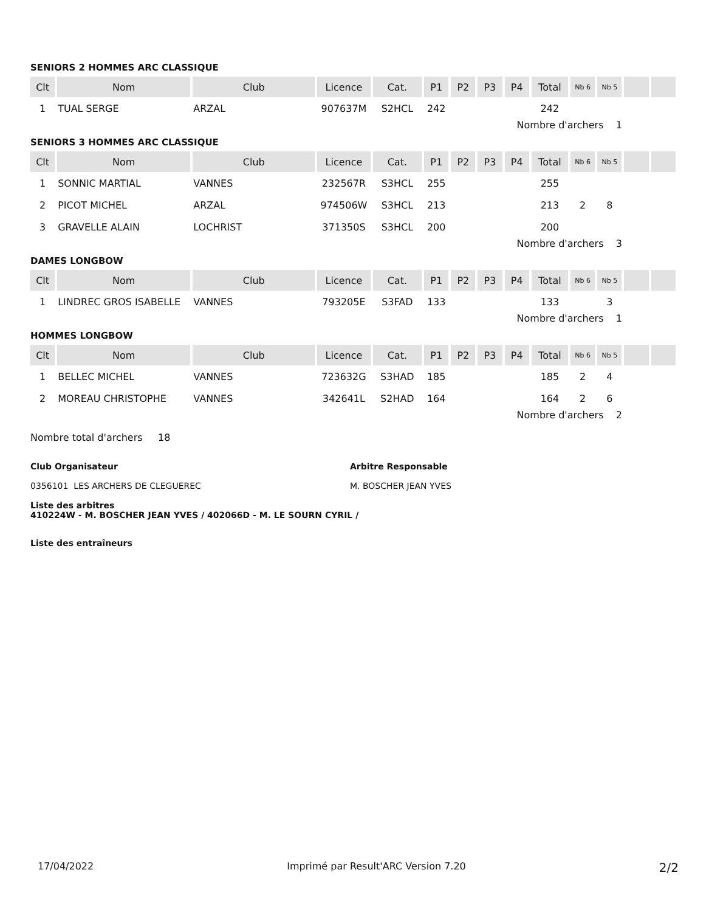SENIORS 2 HOMMES ARC CLASSIQUE
| Clt | Nom | Club | Licence | Cat. | P1 | P2 | P3 | P4 | Total | Nb 6 | Nb 5 | | |
| --- | --- | --- | --- | --- | --- | --- | --- | --- | --- | --- | --- | --- | --- |
| 1 | TUAL SERGE | ARZAL | 907637M | S2HCL | 242 | | | | 242 | | | | |
Nombre d'archers 1
SENIORS 3 HOMMES ARC CLASSIQUE
| Clt | Nom | Club | Licence | Cat. | P1 | P2 | P3 | P4 | Total | Nb 6 | Nb 5 | | |
| --- | --- | --- | --- | --- | --- | --- | --- | --- | --- | --- | --- | --- | --- |
| 1 | SONNIC MARTIAL | VANNES | 232567R | S3HCL | 255 | | | | 255 | | | | |
| 2 | PICOT MICHEL | ARZAL | 974506W | S3HCL | 213 | | | | 213 | 2 | 8 | | |
| 3 | GRAVELLE ALAIN | LOCHRIST | 371350S | S3HCL | 200 | | | | 200 | | | | |
Nombre d'archers 3
DAMES LONGBOW
| Clt | Nom | Club | Licence | Cat. | P1 | P2 | P3 | P4 | Total | Nb 6 | Nb 5 | | |
| --- | --- | --- | --- | --- | --- | --- | --- | --- | --- | --- | --- | --- | --- |
| 1 | LINDREC GROS ISABELLE | VANNES | 793205E | S3FAD | 133 | | | | 133 | | 3 | | |
Nombre d'archers 1
HOMMES LONGBOW
| Clt | Nom | Club | Licence | Cat. | P1 | P2 | P3 | P4 | Total | Nb 6 | Nb 5 | | |
| --- | --- | --- | --- | --- | --- | --- | --- | --- | --- | --- | --- | --- | --- |
| 1 | BELLEC MICHEL | VANNES | 723632G | S3HAD | 185 | | | | 185 | 2 | 4 | | |
| 2 | MOREAU CHRISTOPHE | VANNES | 342641L | S2HAD | 164 | | | | 164 | 2 | 6 | | |
Nombre d'archers 2
Nombre total d'archers 18
Club Organisateur
0356101 LES ARCHERS DE CLEGUEREC
Arbitre Responsable
M. BOSCHER JEAN YVES
Liste des arbitres
410224W - M. BOSCHER JEAN YVES / 402066D - M. LE SOURN CYRIL /
Liste des entraîneurs
17/04/2022 Imprimé par Result'ARC Version 7.20 2/2